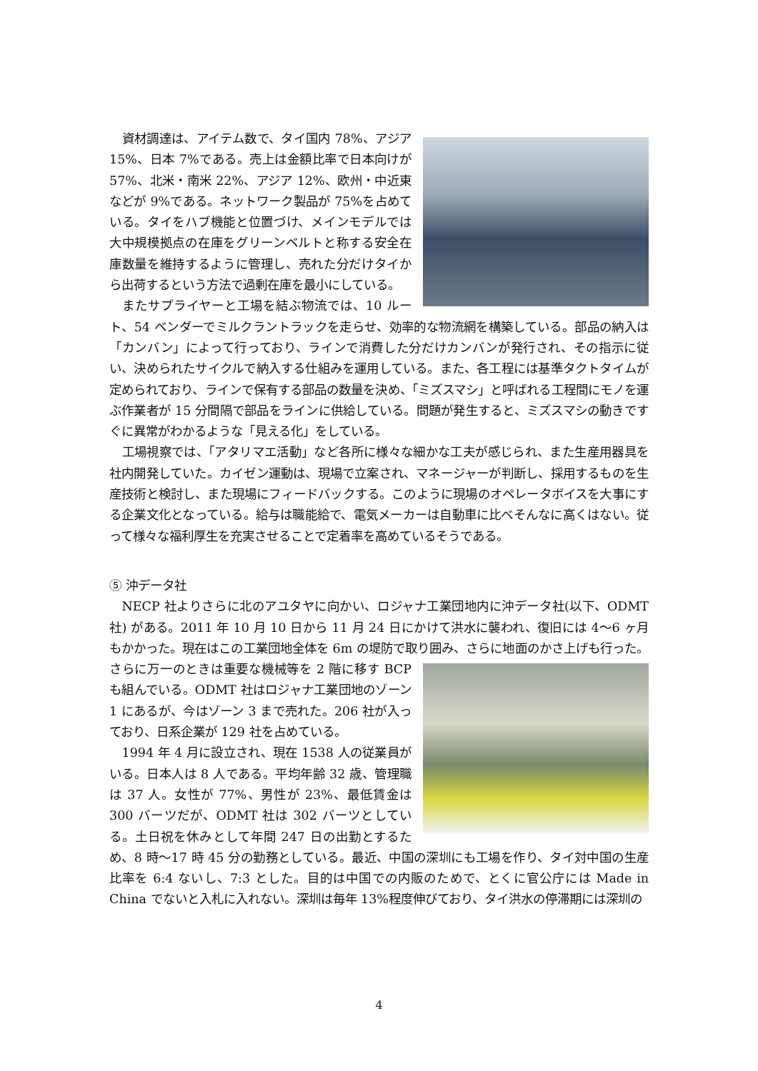資材調達は、アイテム数で、タイ国内 78%、アジア 15%、日本 7%である。売上は金額比率で日本向けが 57%、北米・南米 22%、アジア 12%、欧州・中近東などが 9%である。ネットワーク製品が 75%を占めている。タイをハブ機能と位置づけ、メインモデルでは大中規模拠点の在庫をグリーンベルトと称する安全在庫数量を維持するように管理し、売れた分だけタイから出荷するという方法で過剰在庫を最小にしている。
またサプライヤーと工場を結ぶ物流では、10 ルート、54 ベンダーでミルクラントラックを走らせ、効率的な物流網を構築している。部品の納入は「カンバン」によって行っており、ラインで消費した分だけカンバンが発行され、その指示に従い、決められたサイクルで納入する仕組みを運用している。また、各工程には基準タクトタイムが定められており、ラインで保有する部品の数量を決め、「ミズスマシ」と呼ばれる工程間にモノを運ぶ作業者が 15 分間隔で部品をラインに供給している。問題が発生すると、ミズスマシの動きですぐに異常がわかるような「見える化」をしている。
工場視察では、「アタリマエ活動」など各所に様々な細かな工夫が感じられ、また生産用器具を社内開発していた。カイゼン運動は、現場で立案され、マネージャーが判断し、採用するものを生産技術と検討し、また現場にフィードバックする。このように現場のオペレータボイスを大事にする企業文化となっている。給与は職能給で、電気メーカーは自動車に比べそんなに高くはない。従って様々な福利厚生を充実させることで定着率を高めているそうである。
⑤ 沖データ社
NECP 社よりさらに北のアユタヤに向かい、ロジャナ工業団地内に沖データ社(以下、ODMT 社) がある。2011 年 10 月 10 日から 11 月 24 日にかけて洪水に襲われ、復旧には 4～6 ヶ月もかかった。現在はこの工業団地全体を 6m の堤防で取り囲み、さらに 地面のかさ上げも行った。さらに万一のときは重要な機械等を 2 階に移す BCP も組んでいる。ODMT 社はロジャナ工業団地のゾーン 1 にあるが、今はゾーン 3 まで売れた。206 社が入っており、日系企業が 129 社を占めている。
1994 年 4 月に設立され、現在 1538 人の従業員がいる。日本人は 8 人である。平均年齢 32 歳、管理職は 37 人。女性が 77%、男性が 23%、最低賃金は 300 バーツだが、ODMT 社は 302 バーツとしている。土日祝を休みとして年間 247 日の出勤とするため、8 時～17 時 45 分の勤務としている。最近、中国の深圳にも工場を作り、タイ対中国の生産比率を 6:4 ないし、7:3 とした。目的は中国での内販のためで、とくに官公庁には Made in China でないと入札に入れない。深圳は毎年 13%程度伸びており、タイ洪水の停滞期には深圳の
4